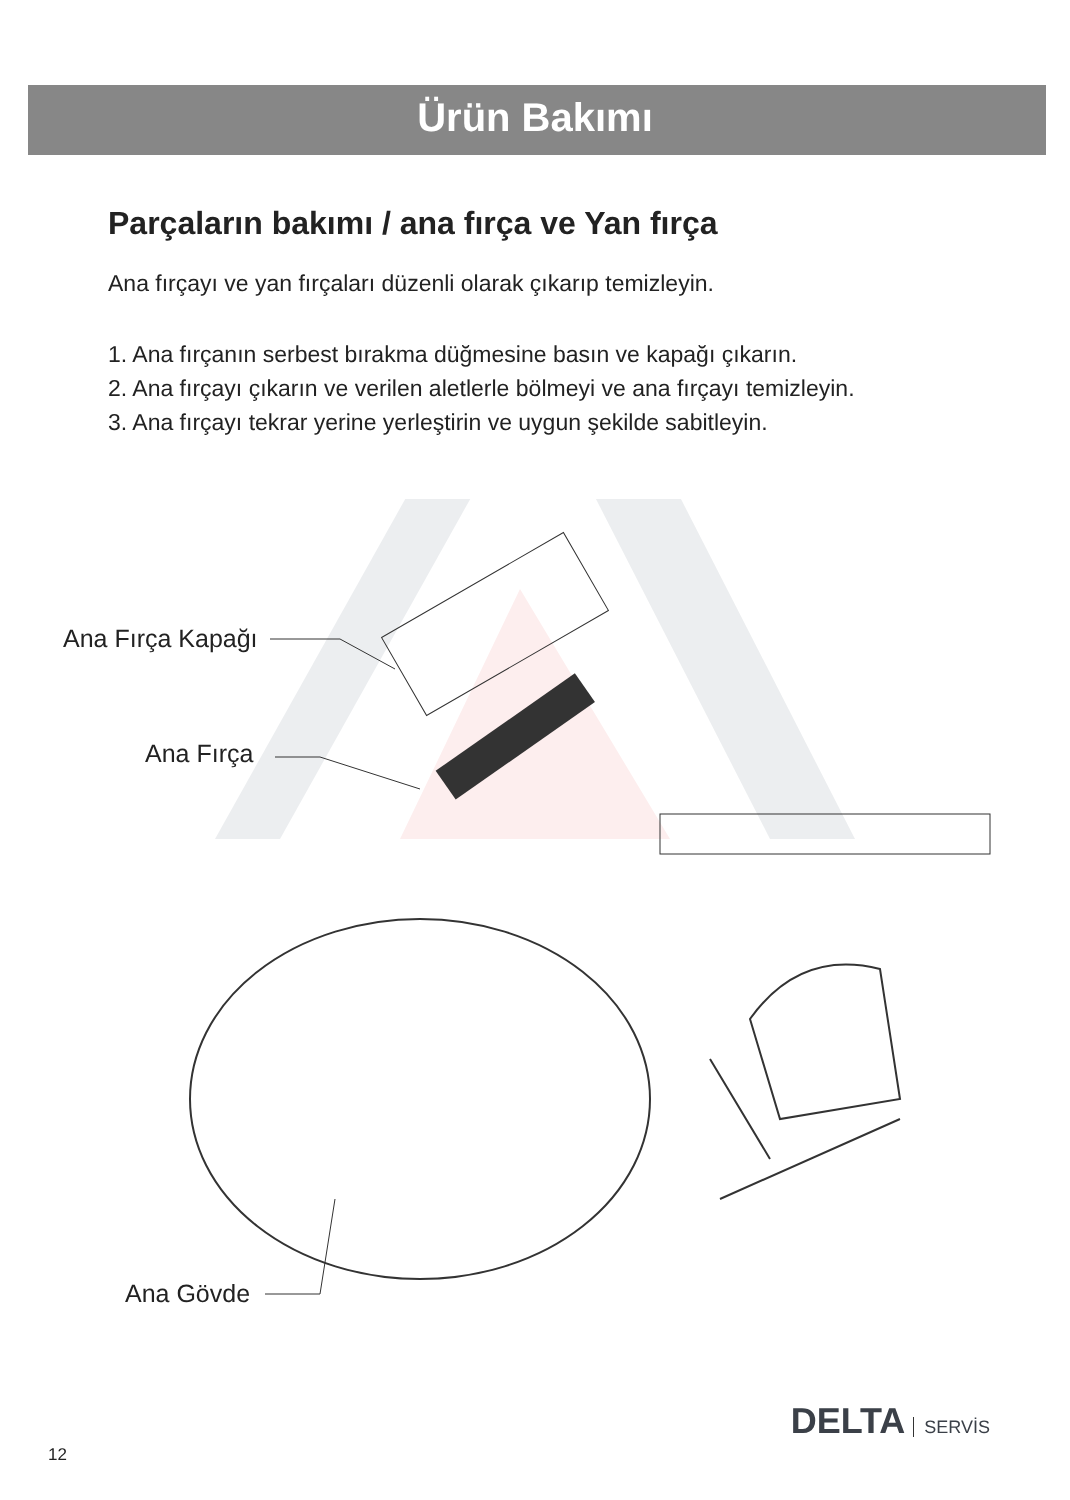Ürün Bakımı
Parçaların bakımı / ana fırça ve Yan fırça
Ana fırçayı ve yan fırçaları düzenli olarak çıkarıp temizleyin.
1. Ana fırçanın serbest bırakma düğmesine basın ve kapağı çıkarın.
2. Ana fırçayı çıkarın ve verilen aletlerle bölmeyi ve ana fırçayı temizleyin.
3. Ana fırçayı tekrar yerine yerleştirin ve uygun şekilde sabitleyin.
Ana Fırça Kapağı
Ana Fırça
Ana Gövde
DELTA SERVİS
12